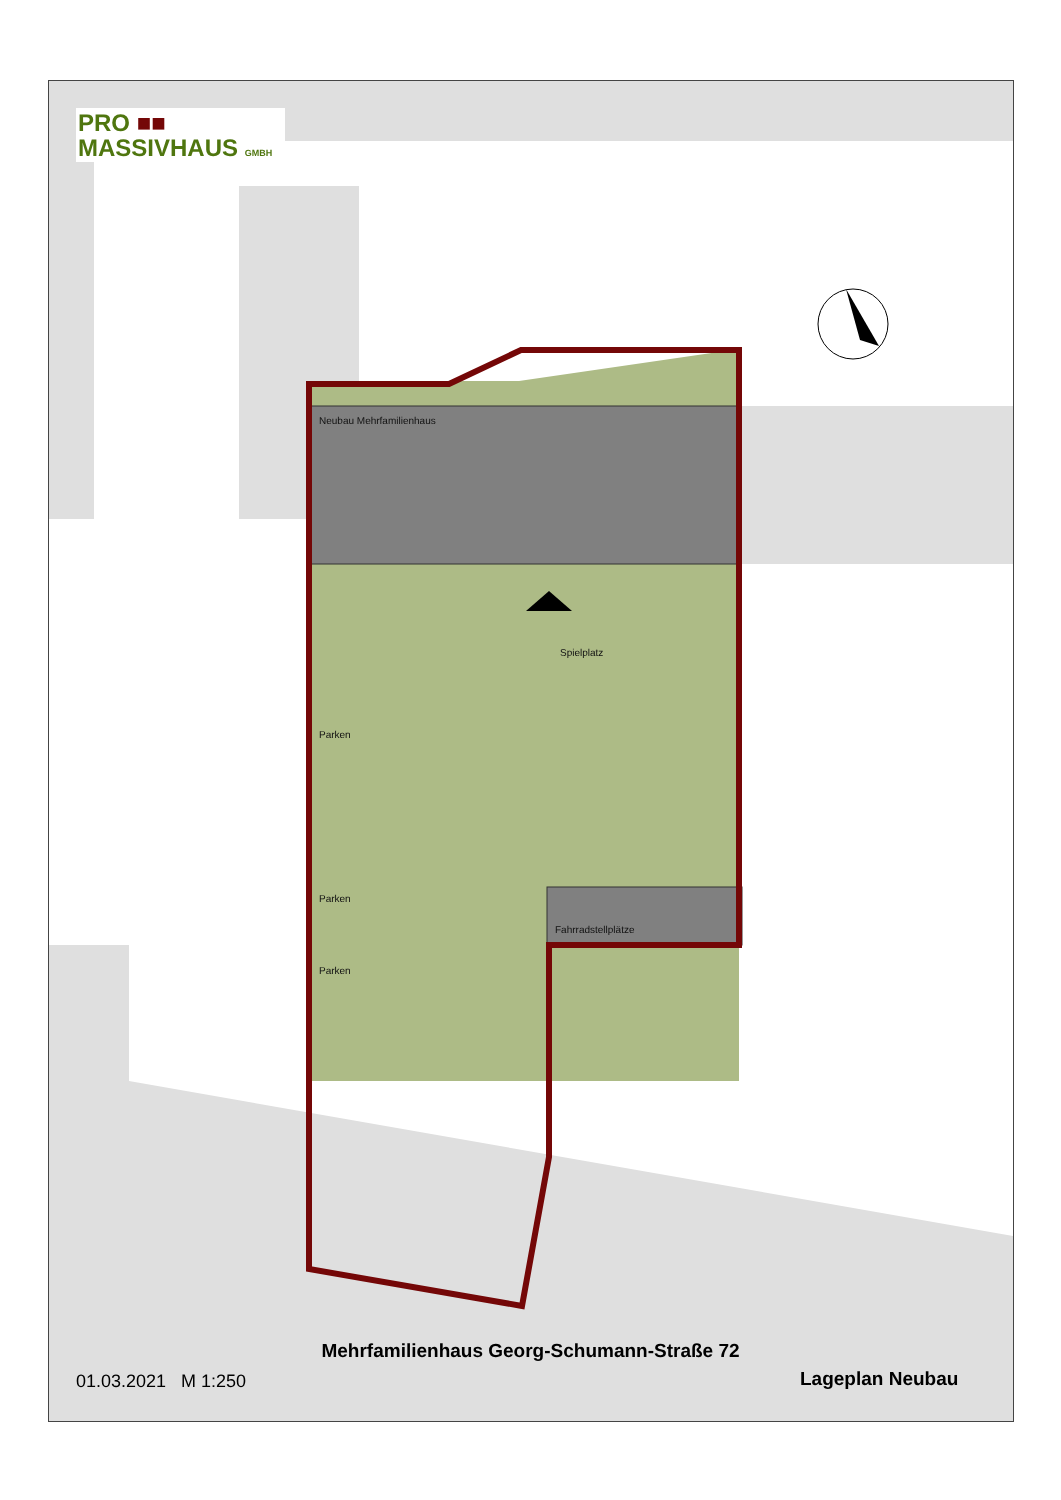PRO ■■
MASSIVHAUS GMBH
Neubau Mehrfamilienhaus
Spielplatz
Parken
Parken
Fahrradstellplätze
Parken
Mehrfamilienhaus Georg-Schumann-Straße 72
01.03.2021 M 1:250 Lageplan Neubau